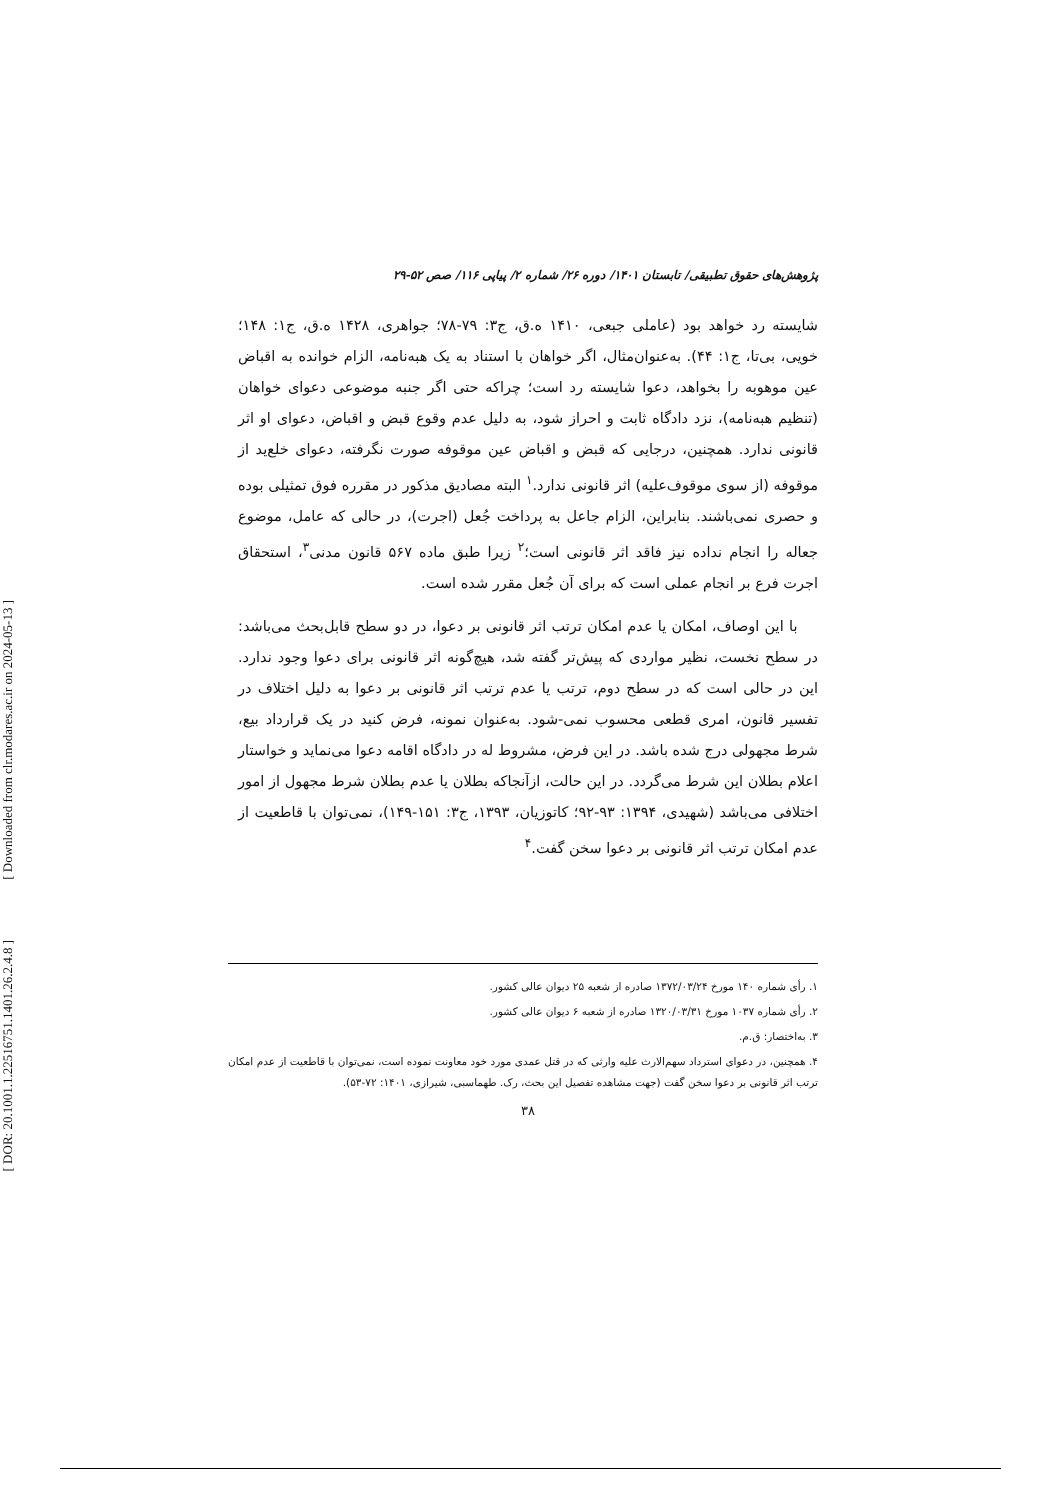[ Downloaded from clr.modares.ac.ir on 2024-05-13 ]
[ DOR: 20.1001.1.22516751.1401.26.2.4.8 ]
پژوهش‌های حقوق تطبیقی/ تابستان ۱۴۰۱/ دوره ۲۶/ شماره ۲/ پیاپی ۱۱۶/ صص ۵۲-۲۹
شایسته رد خواهد بود (عاملی جبعی، ۱۴۱۰ ه.ق، ج۳: ۷۹-۷۸؛ جواهری، ۱۴۲۸ ه.ق، ج۱: ۱۴۸؛ خویی، بی‌تا، ج۱: ۴۴). به‌عنوان‌مثال، اگر خواهان با استناد به یک هبه‌نامه، الزام خوانده به اقباض عین موهوبه را بخواهد، دعوا شایسته رد است؛ چراکه حتی اگر جنبه موضوعی دعوای خواهان (تنظیم هبه‌نامه)، نزد دادگاه ثابت و احراز شود، به دلیل عدم وقوع قبض و اقباض، دعوای او اثر قانونی ندارد. همچنین، درجایی که قبض و اقباض عین موقوفه صورت نگرفته، دعوای خلع‌ید از موقوفه (از سوی موقوف‌علیه) اثر قانونی ندارد.<sup>۱</sup> البته مصادیق مذکور در مقرره فوق تمثیلی بوده و حصری نمی‌باشند. بنابراین، الزام جاعل به پرداخت جُعل (اجرت)، در حالی که عامل، موضوع جعاله را انجام نداده نیز فاقد اثر قانونی است؛<sup>۲</sup> زیرا طبق ماده ۵۶۷ قانون مدنی<sup>۳</sup>، استحقاق اجرت فرع بر انجام عملی است که برای آن جُعل مقرر شده است.
با این اوصاف، امکان یا عدم امکان ترتب اثر قانونی بر دعوا، در دو سطح قابل‌بحث می‌باشد: در سطح نخست، نظیر مواردی که پیش‌تر گفته شد، هیچ‌گونه اثر قانونی برای دعوا وجود ندارد. این در حالی است که در سطح دوم، ترتب یا عدم ترتب اثر قانونی بر دعوا به دلیل اختلاف در تفسیر قانون، امری قطعی محسوب نمی-شود. به‌عنوان نمونه، فرض کنید در یک قرارداد بیع، شرط مجهولی درج شده باشد. در این فرض، مشروط له در دادگاه اقامه دعوا می‌نماید و خواستار اعلام بطلان این شرط می‌گردد. در این حالت، ازآنجاکه بطلان یا عدم بطلان شرط مجهول از امور اختلافی می‌باشد (شهیدی، ۱۳۹۴: ۹۳-۹۲؛ کاتوزیان، ۱۳۹۳، ج۳: ۱۵۱-۱۴۹)، نمی‌توان با قاطعیت از عدم امکان ترتب اثر قانونی بر دعوا سخن گفت.<sup>۴</sup>
۱. رأی شماره ۱۴۰ مورخ ۱۳۷۲/۰۳/۲۴ صادره از شعبه ۲۵ دیوان عالی کشور.
۲. رأی شماره ۱۰۳۷ مورخ ۱۳۲۰/۰۳/۳۱ صادره از شعبه ۶ دیوان عالی کشور.
۳. به‌اختصار: ق.م.
۴. همچنین، در دعوای استرداد سهم‌الارث علیه وارثی که در قتل عمدی مورد خود معاونت نموده است، نمی‌توان با قاطعیت از عدم امکان ترتب اثر قانونی بر دعوا سخن گفت (جهت مشاهده تفصیل این بحث، رک. طهماسبی، شیرازی، ۱۴۰۱: ۷۲-۵۳).
۳۸